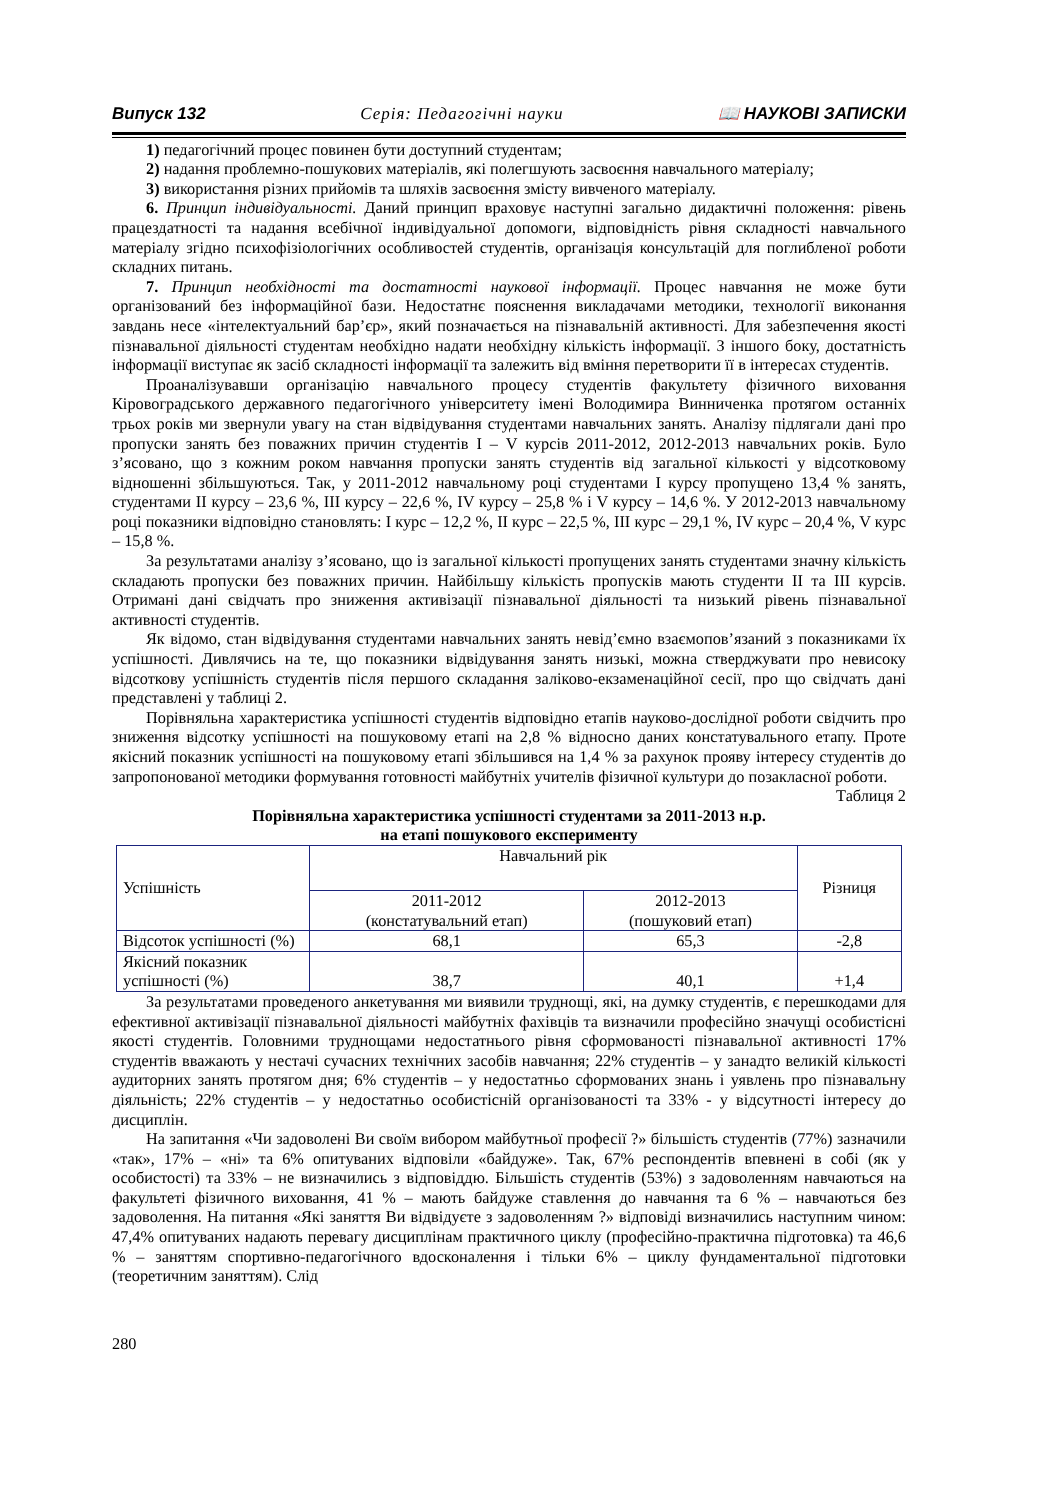Випуск 132 Серія: Педагогічні науки 📖 НАУКОВІ ЗАПИСКИ
1) педагогічний процес повинен бути доступний студентам;
2) надання проблемно-пошукових матеріалів, які полегшують засвоєння навчального матеріалу;
3) використання різних прийомів та шляхів засвоєння змісту вивченого матеріалу.
6. Принцип індивідуальності. Даний принцип враховує наступні загально дидактичні положення: рівень працездатності та надання всебічної індивідуальної допомоги, відповідність рівня складності навчального матеріалу згідно психофізіологічних особливостей студентів, організація консультацій для поглибленої роботи складних питань.
7. Принцип необхідності та достатності наукової інформації. Процес навчання не може бути організований без інформаційної бази. Недостатнє пояснення викладачами методики, технології виконання завдань несе «інтелектуальний бар’єр», який позначається на пізнавальній активності. Для забезпечення якості пізнавальної діяльності студентам необхідно надати необхідну кількість інформації. З іншого боку, достатність інформації виступає як засіб складності інформації та залежить від вміння перетворити її в інтересах студентів.
Проаналізувавши організацію навчального процесу студентів факультету фізичного виховання Кіровоградського державного педагогічного університету імені Володимира Винниченка протягом останніх трьох років ми звернули увагу на стан відвідування студентами навчальних занять. Аналізу підлягали дані про пропуски занять без поважних причин студентів I – V курсів 2011-2012, 2012-2013 навчальних років. Було з’ясовано, що з кожним роком навчання пропуски занять студентів від загальної кількості у відсотковому відношенні збільшуються. Так, у 2011-2012 навчальному році студентами I курсу пропущено 13,4 % занять, студентами II курсу – 23,6 %, III курсу – 22,6 %, IV курсу – 25,8 % і V курсу – 14,6 %. У 2012-2013 навчальному році показники відповідно становлять: I курс – 12,2 %, II курс – 22,5 %, III курс – 29,1 %, IV курс – 20,4 %, V курс – 15,8 %.
За результатами аналізу з’ясовано, що із загальної кількості пропущених занять студентами значну кількість складають пропуски без поважних причин. Найбільшу кількість пропусків мають студенти II та III курсів. Отримані дані свідчать про зниження активізації пізнавальної діяльності та низький рівень пізнавальної активності студентів.
Як відомо, стан відвідування студентами навчальних занять невід’ємно взаємопов’язаний з показниками їх успішності. Дивлячись на те, що показники відвідування занять низькі, можна стверджувати про невисоку відсоткову успішність студентів після першого складання заліково-екзаменаційної сесії, про що свідчать дані представлені у таблиці 2.
Порівняльна характеристика успішності студентів відповідно етапів науково-дослідної роботи свідчить про зниження відсотку успішності на пошуковому етапі на 2,8 % відносно даних констатувального етапу. Проте якісний показник успішності на пошуковому етапі збільшився на 1,4 % за рахунок прояву інтересу студентів до запропонованої методики формування готовності майбутніх учителів фізичної культури до позакласної роботи.
Таблиця 2
Порівняльна характеристика успішності студентами за 2011-2013 н.р.
на етапі пошукового експерименту
| Успішність | Навчальний рік | | Різниця |
| | 2011-2012 (констатувальний етап) | 2012-2013 (пошуковий етап) | |
| Відсоток успішності (%) | 68,1 | 65,3 | -2,8 |
| Якісний показник успішності (%) | 38,7 | 40,1 | +1,4 |
За результатами проведеного анкетування ми виявили труднощі, які, на думку студентів, є перешкодами для ефективної активізації пізнавальної діяльності майбутніх фахівців та визначили професійно значущі особистісні якості студентів. Головними труднощами недостатнього рівня сформованості пізнавальної активності 17% студентів вважають у нестачі сучасних технічних засобів навчання; 22% студентів – у занадто великій кількості аудиторних занять протягом дня; 6% студентів – у недостатньо сформованих знань і уявлень про пізнавальну діяльність; 22% студентів – у недостатньо особистісній організованості та 33% - у відсутності інтересу до дисциплін.
На запитання «Чи задоволені Ви своїм вибором майбутньої професії ?» більшість студентів (77%) зазначили «так», 17% – «ні» та 6% опитуваних відповіли «байдуже». Так, 67% респондентів впевнені в собі (як у особистості) та 33% – не визначились з відповіддю. Більшість студентів (53%) з задоволенням навчаються на факультеті фізичного виховання, 41 % – мають байдуже ставлення до навчання та 6 % – навчаються без задоволення. На питання «Які заняття Ви відвідуєте з задоволенням ?» відповіді визначились наступним чином: 47,4% опитуваних надають перевагу дисциплінам практичного циклу (професійно-практична підготовка) та 46,6 % – заняттям спортивно-педагогічного вдосконалення і тільки 6% – циклу фундаментальної підготовки (теоретичним заняттям). Слід
280